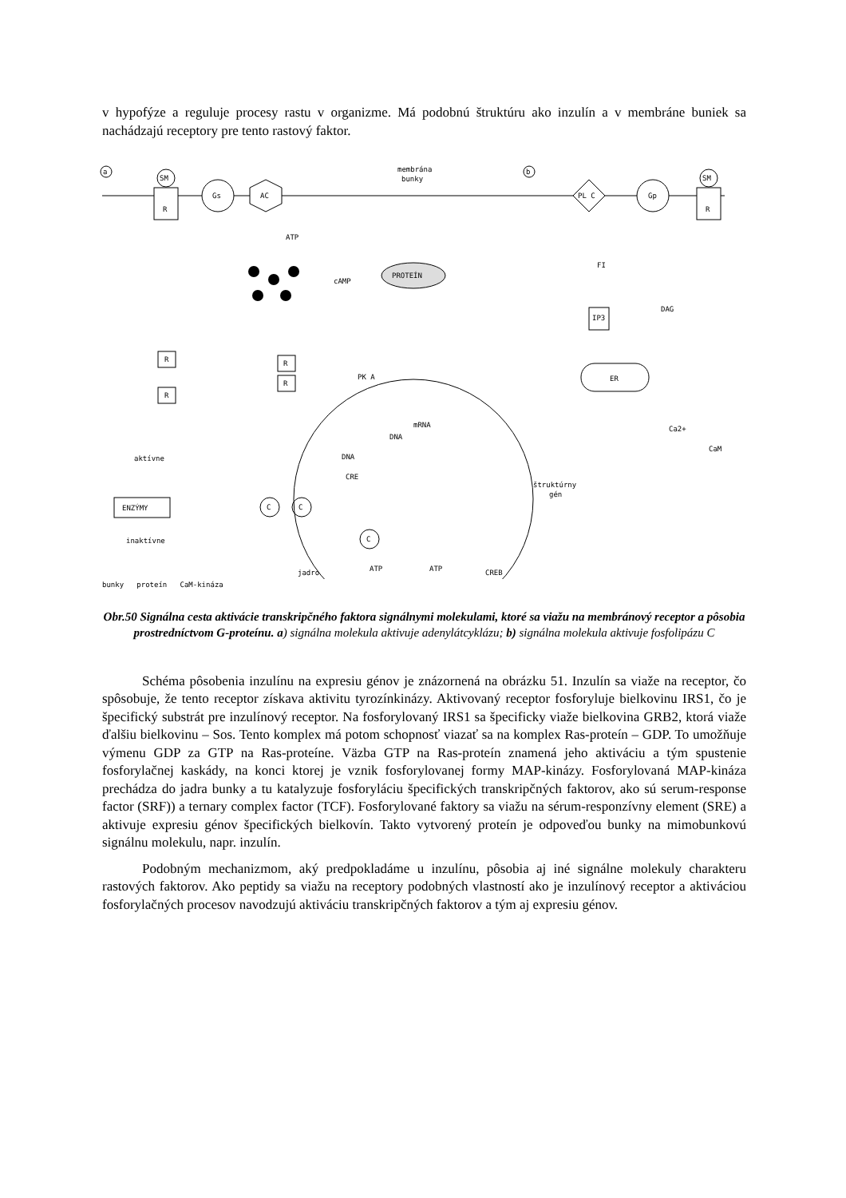v hypofýze a reguluje procesy rastu v organizme. Má podobnú štruktúru ako inzulín a v membráne buniek sa nachádzajú receptory pre tento rastový faktor.
a
b
membrána
bunky
SM
R
Gs
AC
PL C
Gp
SM
R
ATP
cAMP
PROTEÍN
FI
DAG
IP3
ER
Ca2+
R
R
R
R
PK A
mRNA
DNA
DNA
CRE
štruktúrny
gén
aktívne
ENZÝMY
inaktívne
C
C
C
ATP
ATP
jadro
CREB
CaM
bunky proteín CaM-kináza
Obr.50 Signálna cesta aktivácie transkripčného faktora signálnymi molekulami, ktoré sa viažu na membránový receptor a pôsobia prostredníctvom G-proteínu. a) signálna molekula aktivuje adenylátcyklázu; b) signálna molekula aktivuje fosfolipázu C
Schéma pôsobenia inzulínu na expresiu génov je znázornená na obrázku 51. Inzulín sa viaže na receptor, čo spôsobuje, že tento receptor získava aktivitu tyrozínkinázy. Aktivovaný receptor fosforyluje bielkovinu IRS1, čo je špecifický substrát pre inzulínový receptor. Na fosforylovaný IRS1 sa špecificky viaže bielkovina GRB2, ktorá viaže ďalšiu bielkovinu – Sos. Tento komplex má potom schopnosť viazať sa na komplex Ras-proteín – GDP. To umožňuje výmenu GDP za GTP na Ras-proteíne. Väzba GTP na Ras-proteín znamená jeho aktiváciu a tým spustenie fosforylačnej kaskády, na konci ktorej je vznik fosforylovanej formy MAP-kinázy. Fosforylovaná MAP-kináza prechádza do jadra bunky a tu katalyzuje fosforyláciu špecifických transkripčných faktorov, ako sú serum-response factor (SRF)) a ternary complex factor (TCF). Fosforylované faktory sa viažu na sérum-responzívny element (SRE) a aktivuje expresiu génov špecifických bielkovín. Takto vytvorený proteín je odpoveďou bunky na mimobunkovú signálnu molekulu, napr. inzulín.
Podobným mechanizmom, aký predpokladáme u inzulínu, pôsobia aj iné signálne molekuly charakteru rastových faktorov. Ako peptidy sa viažu na receptory podobných vlastností ako je inzulínový receptor a aktiváciou fosforylačných procesov navodzujú aktiváciu transkripčných faktorov a tým aj expresiu génov.